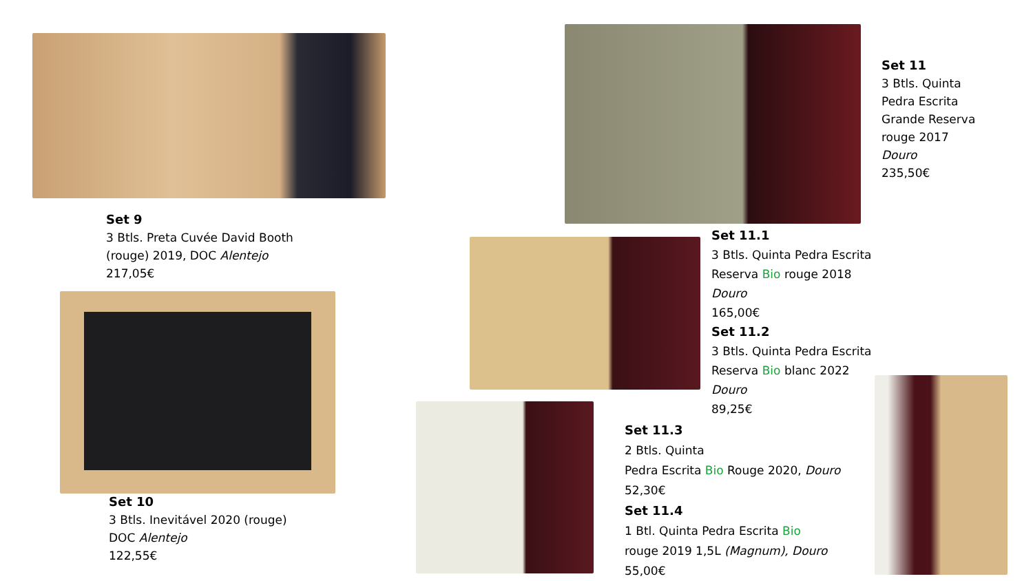Set 9
3 Btls. Preta Cuvée David Booth
(rouge) 2019, DOC Alentejo
217,05€
Set 10
3 Btls. Inevitável 2020 (rouge)
DOC Alentejo
122,55€
Set 11
3 Btls. Quinta
Pedra Escrita
Grande Reserva
rouge 2017
Douro
235,50€
Set 11.1
3 Btls. Quinta Pedra Escrita
Reserva Bio rouge 2018
Douro
165,00€
Set 11.2
3 Btls. Quinta Pedra Escrita
Reserva Bio blanc 2022
Douro
89,25€
Set 11.3
2 Btls. Quinta
Pedra Escrita Bio Rouge 2020, Douro
52,30€
Set 11.4
1 Btl. Quinta Pedra Escrita Bio
rouge 2019 1,5L (Magnum), Douro
55,00€